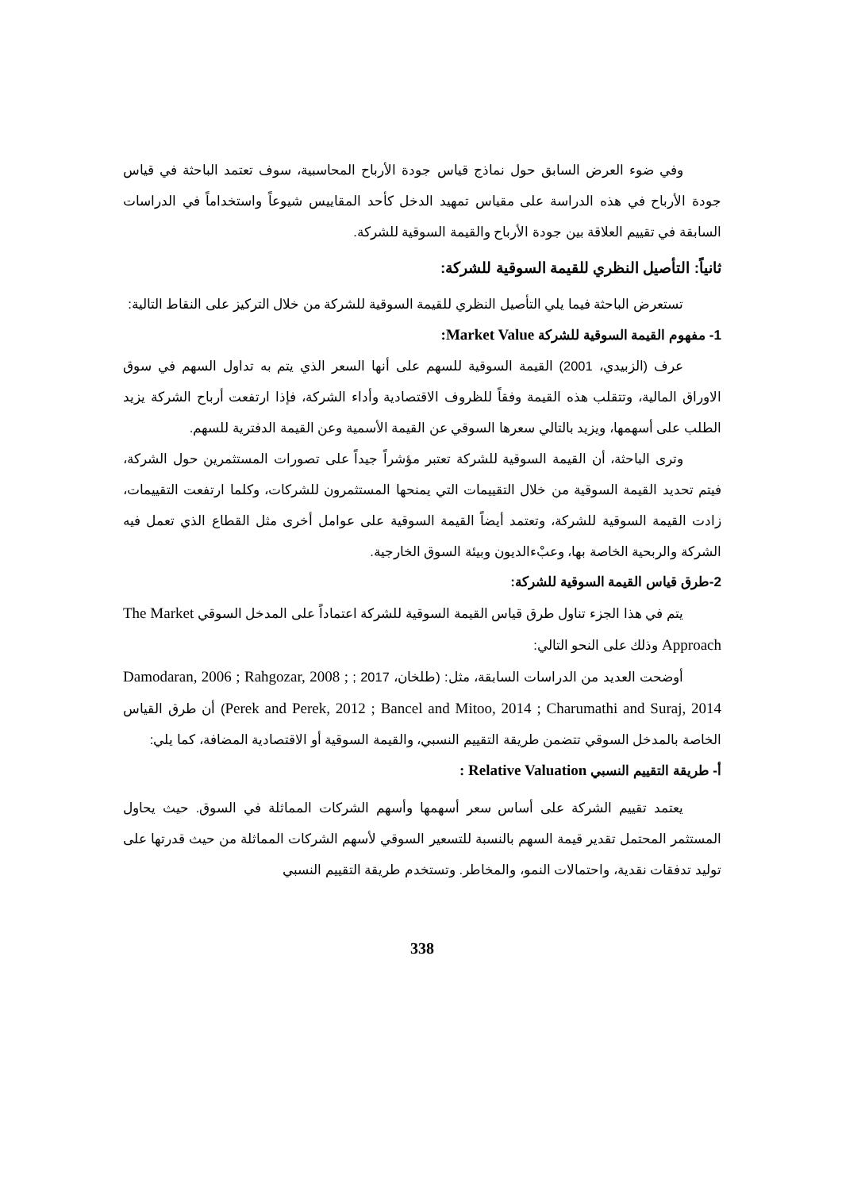وفي ضوء العرض السابق حول نماذج قياس جودة الأرباح المحاسبية، سوف تعتمد الباحثة في قياس جودة الأرباح في هذه الدراسة على مقياس تمهيد الدخل كأحد المقاييس شيوعاً واستخداماً في الدراسات السابقة في تقييم العلاقة بين جودة الأرباح والقيمة السوقية للشركة.
ثانياً: التأصيل النظري للقيمة السوقية للشركة:
تستعرض الباحثة فيما يلي التأصيل النظري للقيمة السوقية للشركة من خلال التركيز على النقاط التالية:
1- مفهوم القيمة السوقية للشركة Market Value:
عرف (الزبيدي، 2001) القيمة السوقية للسهم على أنها السعر الذي يتم به تداول السهم في سوق الاوراق المالية، وتتقلب هذه القيمة وفقاً للظروف الاقتصادية وأداء الشركة، فإذا ارتفعت أرباح الشركة يزيد الطلب على أسهمها، ويزيد بالتالي سعرها السوقي عن القيمة الأسمية وعن القيمة الدفترية للسهم.
وترى الباحثة، أن القيمة السوقية للشركة تعتبر مؤشراً جيداً على تصورات المستثمرين حول الشركة، فيتم تحديد القيمة السوقية من خلال التقييمات التي يمنحها المستثمرون للشركات، وكلما ارتفعت التقييمات، زادت القيمة السوقية للشركة، وتعتمد أيضاً القيمة السوقية على عوامل أخرى مثل القطاع الذي تعمل فيه الشركة والربحية الخاصة بها، وعبْءالديون وبيئة السوق الخارجية.
2-طرق قياس القيمة السوقية للشركة:
يتم في هذا الجزء تناول طرق قياس القيمة السوقية للشركة اعتماداً على المدخل السوقي The Market Approach وذلك على النحو التالي:
أوضحت العديد من الدراسات السابقة، مثل: (طلخان، 2017 ; Damodaran, 2006 ; Rahgozar, 2008 ; Perek and Perek, 2012 ; Bancel and Mitoo, 2014 ; Charumathi and Suraj, 2014) أن طرق القياس الخاصة بالمدخل السوقي تتضمن طريقة التقييم النسبي، والقيمة السوقية أو الاقتصادية المضافة، كما يلي:
أ- طريقة التقييم النسبي Relative Valuation :
يعتمد تقييم الشركة على أساس سعر أسهمها وأسهم الشركات المماثلة في السوق. حيث يحاول المستثمر المحتمل تقدير قيمة السهم بالنسبة للتسعير السوقي لأسهم الشركات المماثلة من حيث قدرتها على توليد تدفقات نقدية، واحتمالات النمو، والمخاطر. وتستخدم طريقة التقييم النسبي
338